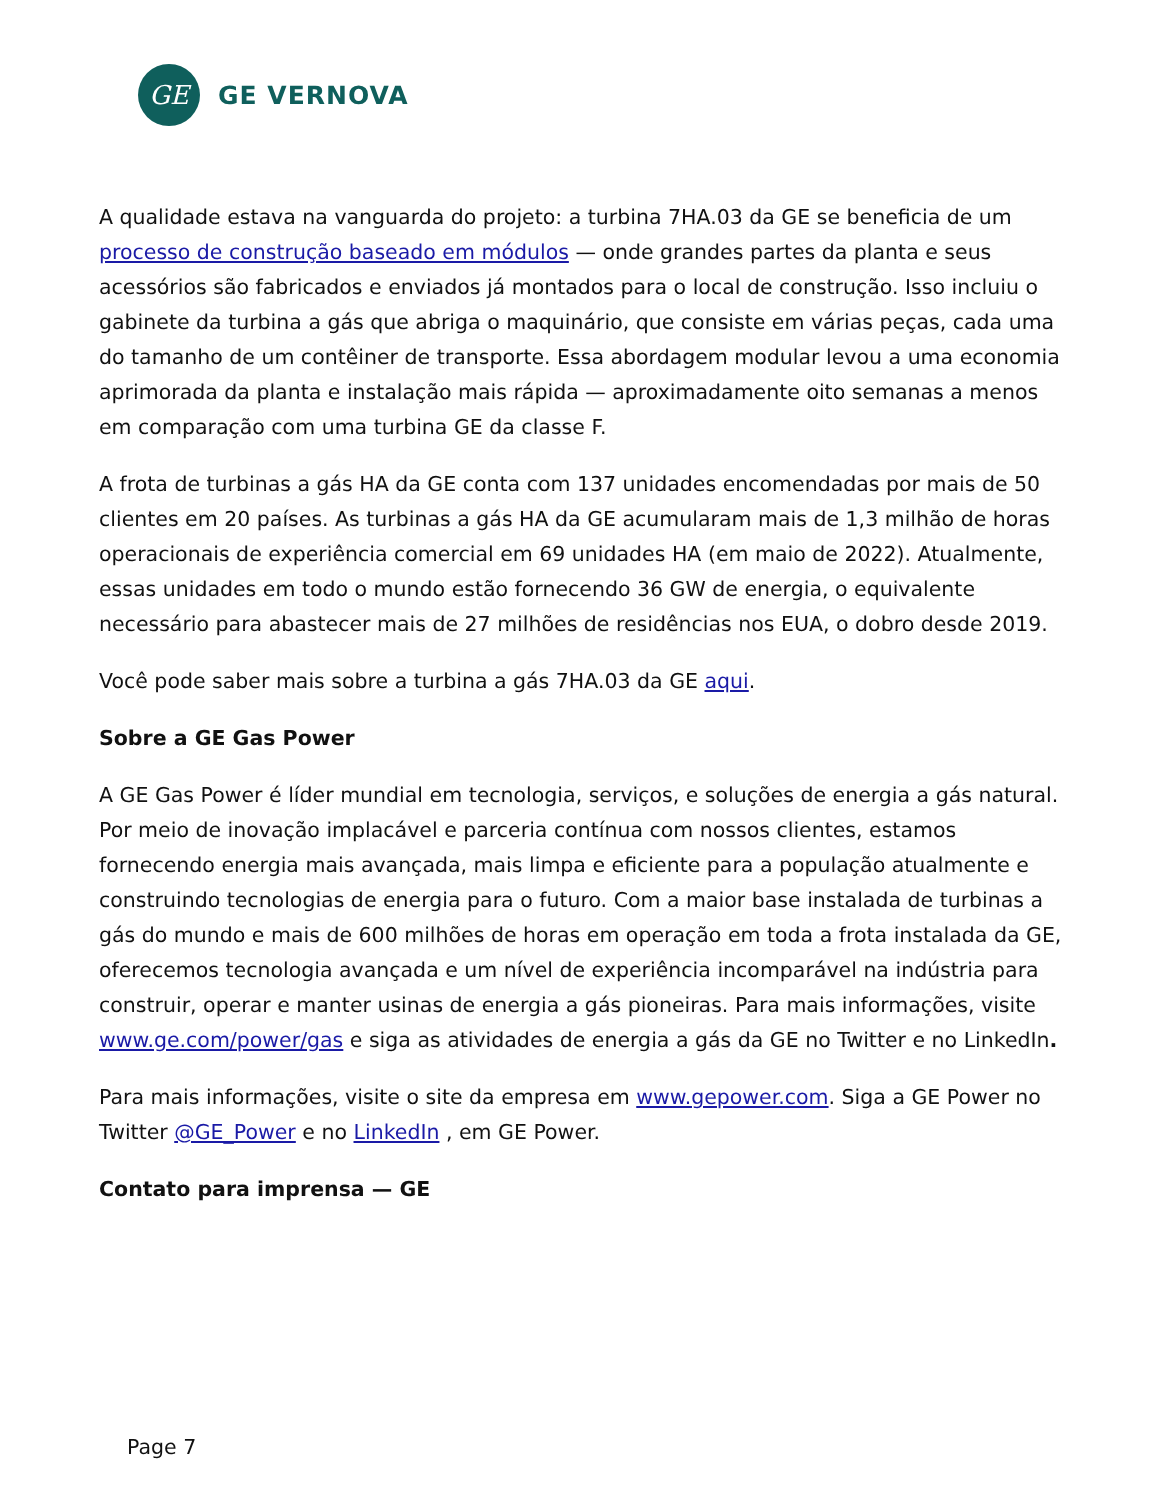GE
GE VERNOVA
A qualidade estava na vanguarda do projeto: a turbina 7HA.03 da GE se beneficia de um processo de construção baseado em módulos — onde grandes partes da planta e seus acessórios são fabricados e enviados já montados para o local de construção. Isso incluiu o gabinete da turbina a gás que abriga o maquinário, que consiste em várias peças, cada uma do tamanho de um contêiner de transporte. Essa abordagem modular levou a uma economia aprimorada da planta e instalação mais rápida — aproximadamente oito semanas a menos em comparação com uma turbina GE da classe F.
A frota de turbinas a gás HA da GE conta com 137 unidades encomendadas por mais de 50 clientes em 20 países. As turbinas a gás HA da GE acumularam mais de 1,3 milhão de horas operacionais de experiência comercial em 69 unidades HA (em maio de 2022). Atualmente, essas unidades em todo o mundo estão fornecendo 36 GW de energia, o equivalente necessário para abastecer mais de 27 milhões de residências nos EUA, o dobro desde 2019.
Você pode saber mais sobre a turbina a gás 7HA.03 da GE aqui.
Sobre a GE Gas Power
A GE Gas Power é líder mundial em tecnologia, serviços, e soluções de energia a gás natural. Por meio de inovação implacável e parceria contínua com nossos clientes, estamos fornecendo energia mais avançada, mais limpa e eficiente para a população atualmente e construindo tecnologias de energia para o futuro. Com a maior base instalada de turbinas a gás do mundo e mais de 600 milhões de horas em operação em toda a frota instalada da GE, oferecemos tecnologia avançada e um nível de experiência incomparável na indústria para construir, operar e manter usinas de energia a gás pioneiras. Para mais informações, visite www.ge.com/power/gas e siga as atividades de energia a gás da GE no Twitter e no LinkedIn.
Para mais informações, visite o site da empresa em www.gepower.com. Siga a GE Power no Twitter @GE_Power e no LinkedIn , em GE Power.
Contato para imprensa — GE
Page 7